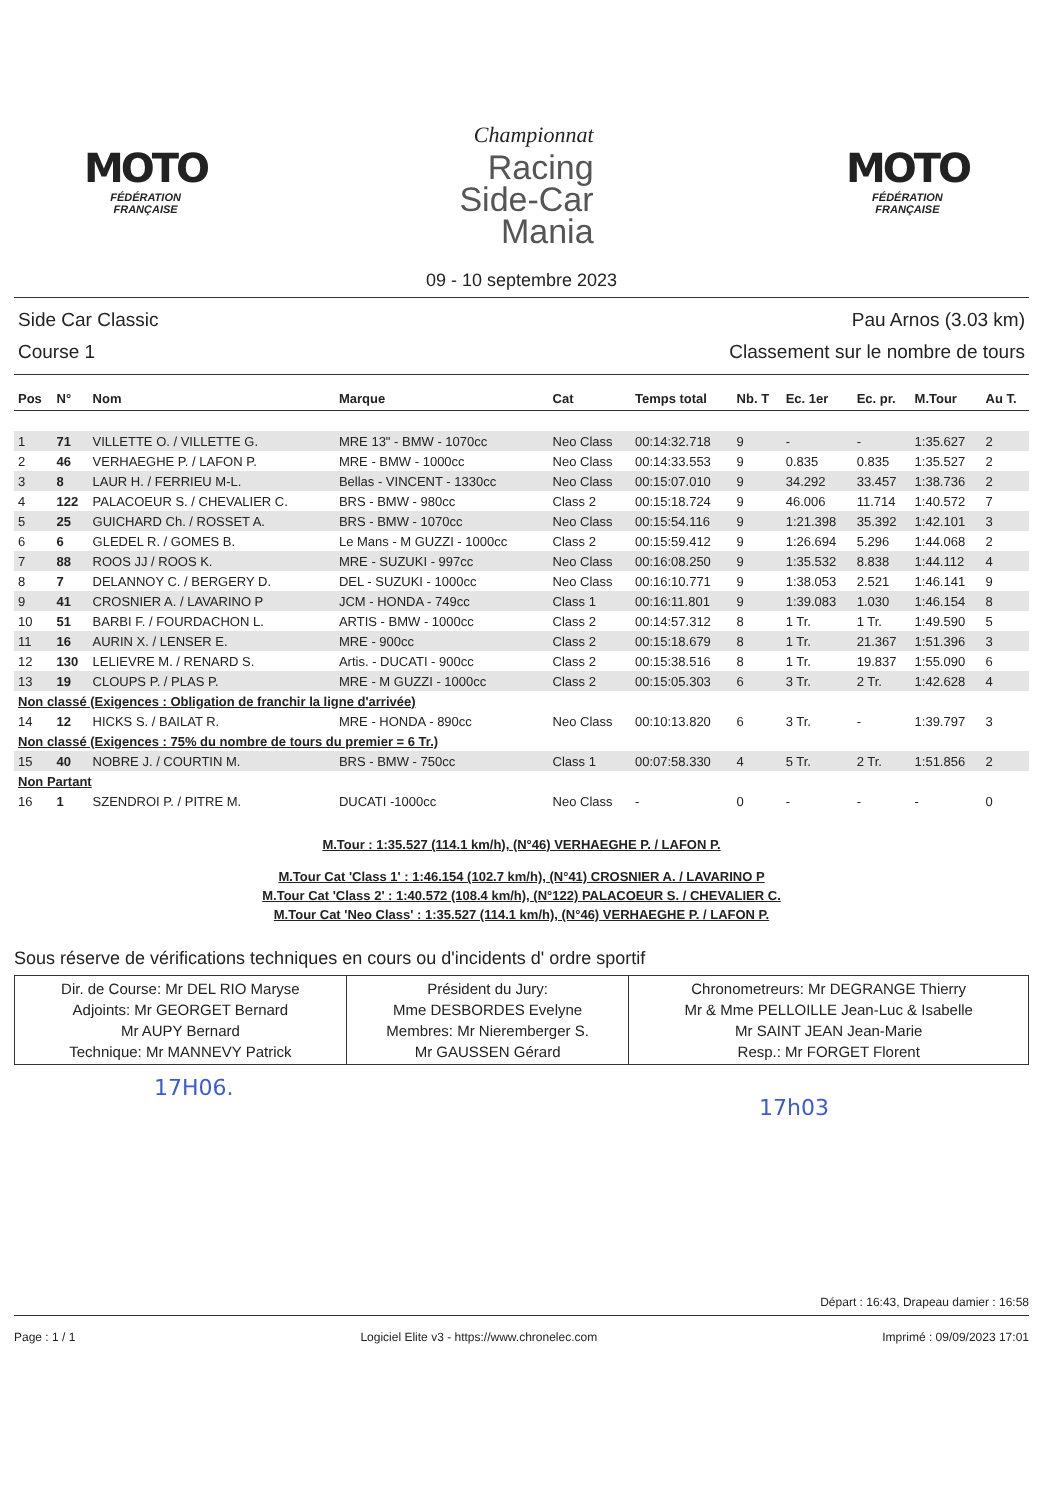MOTO
FÉDÉRATION
FRANÇAISE
Championnat
Racing
Side-Car
Mania
MOTO
FÉDÉRATION
FRANÇAISE
09 - 10 septembre 2023
Side Car Classic
Course 1
Pau Arnos (3.03 km)
Classement sur le nombre de tours
| Pos | N° | Nom | Marque | Cat | Temps total | Nb. T | Ec. 1er | Ec. pr. | M.Tour | Au T. |
| --- | --- | --- | --- | --- | --- | --- | --- | --- | --- | --- |
| 1 | 71 | VILLETTE O. / VILLETTE G. | MRE 13" - BMW - 1070cc | Neo Class | 00:14:32.718 | 9 | - | - | 1:35.627 | 2 |
| 2 | 46 | VERHAEGHE P. / LAFON P. | MRE - BMW - 1000cc | Neo Class | 00:14:33.553 | 9 | 0.835 | 0.835 | 1:35.527 | 2 |
| 3 | 8 | LAUR H. / FERRIEU M-L. | Bellas - VINCENT - 1330cc | Neo Class | 00:15:07.010 | 9 | 34.292 | 33.457 | 1:38.736 | 2 |
| 4 | 122 | PALACOEUR S. / CHEVALIER C. | BRS - BMW - 980cc | Class 2 | 00:15:18.724 | 9 | 46.006 | 11.714 | 1:40.572 | 7 |
| 5 | 25 | GUICHARD Ch. / ROSSET A. | BRS - BMW - 1070cc | Neo Class | 00:15:54.116 | 9 | 1:21.398 | 35.392 | 1:42.101 | 3 |
| 6 | 6 | GLEDEL R. / GOMES B. | Le Mans - M GUZZI - 1000cc | Class 2 | 00:15:59.412 | 9 | 1:26.694 | 5.296 | 1:44.068 | 2 |
| 7 | 88 | ROOS JJ / ROOS K. | MRE - SUZUKI - 997cc | Neo Class | 00:16:08.250 | 9 | 1:35.532 | 8.838 | 1:44.112 | 4 |
| 8 | 7 | DELANNOY C. / BERGERY D. | DEL - SUZUKI - 1000cc | Neo Class | 00:16:10.771 | 9 | 1:38.053 | 2.521 | 1:46.141 | 9 |
| 9 | 41 | CROSNIER A. / LAVARINO P | JCM - HONDA - 749cc | Class 1 | 00:16:11.801 | 9 | 1:39.083 | 1.030 | 1:46.154 | 8 |
| 10 | 51 | BARBI F. / FOURDACHON L. | ARTIS - BMW - 1000cc | Class 2 | 00:14:57.312 | 8 | 1 Tr. | 1 Tr. | 1:49.590 | 5 |
| 11 | 16 | AURIN X. / LENSER E. | MRE - 900cc | Class 2 | 00:15:18.679 | 8 | 1 Tr. | 21.367 | 1:51.396 | 3 |
| 12 | 130 | LELIEVRE M. / RENARD S. | Artis. - DUCATI - 900cc | Class 2 | 00:15:38.516 | 8 | 1 Tr. | 19.837 | 1:55.090 | 6 |
| 13 | 19 | CLOUPS P. / PLAS P. | MRE - M GUZZI - 1000cc | Class 2 | 00:15:05.303 | 6 | 3 Tr. | 2 Tr. | 1:42.628 | 4 |
| Non classé (Exigences : Obligation de franchir la ligne d'arrivée) | | | | | | | | | | |
| 14 | 12 | HICKS S. / BAILAT R. | MRE - HONDA - 890cc | Neo Class | 00:10:13.820 | 6 | 3 Tr. | - | 1:39.797 | 3 |
| Non classé (Exigences : 75% du nombre de tours du premier = 6 Tr.) | | | | | | | | | | |
| 15 | 40 | NOBRE J. / COURTIN M. | BRS - BMW - 750cc | Class 1 | 00:07:58.330 | 4 | 5 Tr. | 2 Tr. | 1:51.856 | 2 |
| Non Partant | | | | | | | | | | |
| 16 | 1 | SZENDROI P. / PITRE M. | DUCATI -1000cc | Neo Class | - | 0 | - | - | - | 0 |
M.Tour : 1:35.527 (114.1 km/h), (N°46) VERHAEGHE P. / LAFON P.
M.Tour Cat 'Class 1' : 1:46.154 (102.7 km/h), (N°41) CROSNIER A. / LAVARINO P
M.Tour Cat 'Class 2' : 1:40.572 (108.4 km/h), (N°122) PALACOEUR S. / CHEVALIER C.
M.Tour Cat 'Neo Class' : 1:35.527 (114.1 km/h), (N°46) VERHAEGHE P. / LAFON P.
Sous réserve de vérifications techniques en cours ou d'incidents d' ordre sportif
| Dir. de Course: Mr DEL RIO Maryse Adjoints: Mr GEORGET Bernard Mr AUPY Bernard Technique: Mr MANNEVY Patrick | Président du Jury: Mme DESBORDES Evelyne Membres: Mr Nieremberger S. Mr GAUSSEN Gérard | Chronometreurs: Mr DEGRANGE Thierry Mr & Mme PELLOILLE Jean-Luc & Isabelle Mr SAINT JEAN Jean-Marie Resp.: Mr FORGET Florent |
17H06.
17h03
Départ : 16:43, Drapeau damier : 16:58
Page : 1 / 1 Logiciel Elite v3 - https://www.chronelec.com
Imprimé : 09/09/2023 17:01